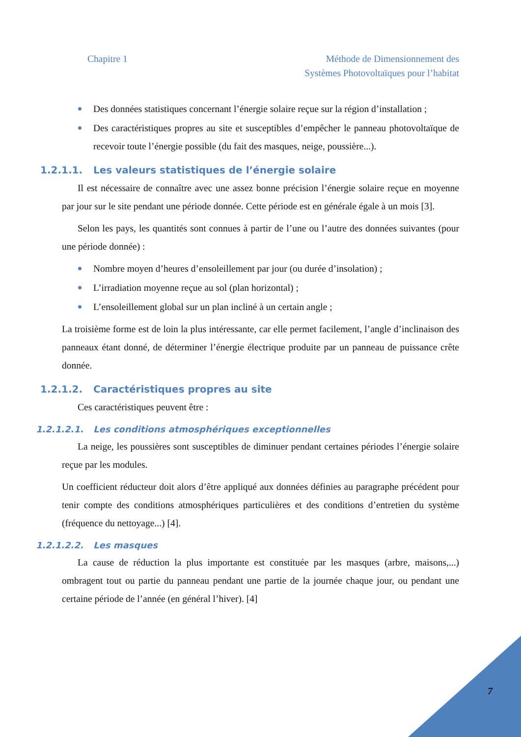Chapitre 1 Méthode de Dimensionnement des
Systèmes Photovoltaïques pour l’habitat
Des données statistiques concernant l’énergie solaire reçue sur la région d’installation ;
Des caractéristiques propres au site et susceptibles d’empêcher le panneau photovoltaïque de recevoir toute l’énergie possible (du fait des masques, neige, poussière...).
1.2.1.1. Les valeurs statistiques de l’énergie solaire
Il est nécessaire de connaître avec une assez bonne précision l’énergie solaire reçue en moyenne par jour sur le site pendant une période donnée. Cette période est en générale égale à un mois [3].
Selon les pays, les quantités sont connues à partir de l’une ou l’autre des données suivantes (pour une période donnée) :
Nombre moyen d’heures d’ensoleillement par jour (ou durée d’insolation) ;
L’irradiation moyenne reçue au sol (plan horizontal) ;
L’ensoleillement global sur un plan incliné à un certain angle ;
La troisième forme est de loin la plus intéressante, car elle permet facilement, l’angle d’inclinaison des panneaux étant donné, de déterminer l’énergie électrique produite par un panneau de puissance crête donnée.
1.2.1.2. Caractéristiques propres au site
Ces caractéristiques peuvent être :
1.2.1.2.1. Les conditions atmosphériques exceptionnelles
La neige, les poussières sont susceptibles de diminuer pendant certaines périodes l’énergie solaire reçue par les modules.
Un coefficient réducteur doit alors d’être appliqué aux données définies au paragraphe précédent pour tenir compte des conditions atmosphériques particulières et des conditions d’entretien du système (fréquence du nettoyage...) [4].
1.2.1.2.2. Les masques
La cause de réduction la plus importante est constituée par les masques (arbre, maisons,...) ombragent tout ou partie du panneau pendant une partie de la journée chaque jour, ou pendant une certaine période de l’année (en général l’hiver). [4]
7